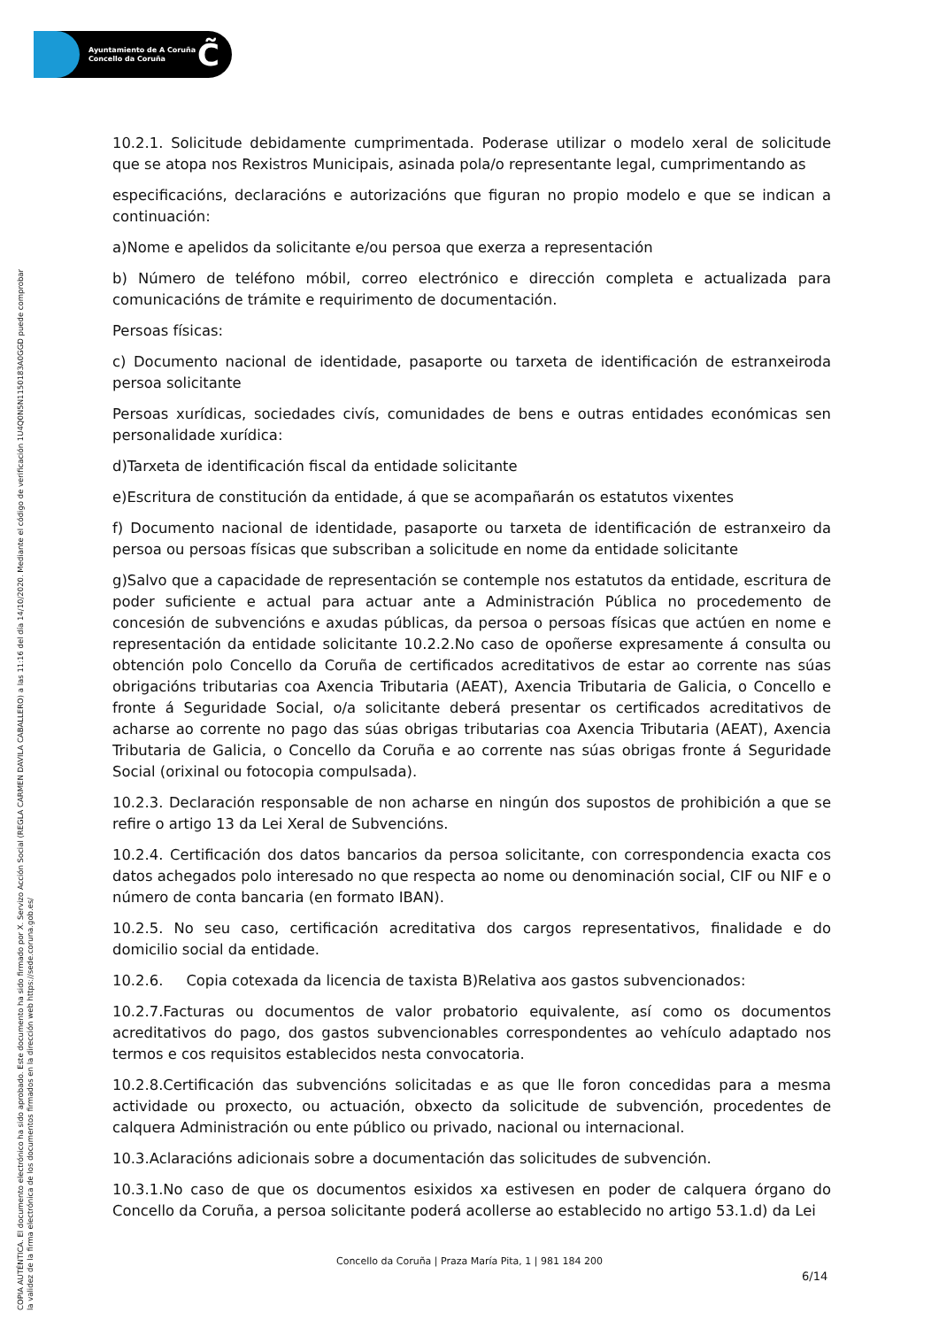Ayuntamiento de A Coruña
Concello da Coruña
C̃
COPIA AUTÉNTICA. El documento electrónico ha sido aprobado. Este documento ha sido firmado por X. Servizo Acción Social (REGLA CARMEN DAVILA CABALLERO) a las 11:16 del día 14/10/2020. Mediante el código de verificación 1U4Q0N5N1150183A0GGD puede comprobar
la validez de la firma electrónica de los documentos firmados en la dirección web https://sede.coruna.gob.es/
10.2.1. Solicitude debidamente cumprimentada. Poderase utilizar o modelo xeral de solicitude que se atopa nos Rexistros Municipais, asinada pola/o representante legal, cumprimentando as
especificacións, declaracións e autorizacións que figuran no propio modelo e que se indican a continuación:
a)Nome e apelidos da solicitante e/ou persoa que exerza a representación
b) Número de teléfono móbil, correo electrónico e dirección completa e actualizada para comunicacións de trámite e requirimento de documentación.
Persoas físicas:
c) Documento nacional de identidade, pasaporte ou tarxeta de identificación de estranxeiroda persoa solicitante
Persoas xurídicas, sociedades civís, comunidades de bens e outras entidades económicas sen personalidade xurídica:
d)Tarxeta de identificación fiscal da entidade solicitante
e)Escritura de constitución da entidade, á que se acompañarán os estatutos vixentes
f) Documento nacional de identidade, pasaporte ou tarxeta de identificación de estranxeiro da persoa ou persoas físicas que subscriban a solicitude en nome da entidade solicitante
g)Salvo que a capacidade de representación se contemple nos estatutos da entidade, escritura de poder suficiente e actual para actuar ante a Administración Pública no procedemento de concesión de subvencións e axudas públicas, da persoa o persoas físicas que actúen en nome e representación da entidade solicitante 10.2.2.No caso de opoñerse expresamente á consulta ou obtención polo Concello da Coruña de certificados acreditativos de estar ao corrente nas súas obrigacións tributarias coa Axencia Tributaria (AEAT), Axencia Tributaria de Galicia, o Concello e fronte á Seguridade Social, o/a solicitante deberá presentar os certificados acreditativos de acharse ao corrente no pago das súas obrigas tributarias coa Axencia Tributaria (AEAT), Axencia Tributaria de Galicia, o Concello da Coruña e ao corrente nas súas obrigas fronte á Seguridade Social (orixinal ou fotocopia compulsada).
10.2.3. Declaración responsable de non acharse en ningún dos supostos de prohibición a que se refire o artigo 13 da Lei Xeral de Subvencións.
10.2.4. Certificación dos datos bancarios da persoa solicitante, con correspondencia exacta cos datos achegados polo interesado no que respecta ao nome ou denominación social, CIF ou NIF e o número de conta bancaria (en formato IBAN).
10.2.5. No seu caso, certificación acreditativa dos cargos representativos, finalidade e do domicilio social da entidade.
10.2.6. Copia cotexada da licencia de taxista B)Relativa aos gastos subvencionados:
10.2.7.Facturas ou documentos de valor probatorio equivalente, así como os documentos acreditativos do pago, dos gastos subvencionables correspondentes ao vehículo adaptado nos termos e cos requisitos establecidos nesta convocatoria.
10.2.8.Certificación das subvencións solicitadas e as que lle foron concedidas para a mesma actividade ou proxecto, ou actuación, obxecto da solicitude de subvención, procedentes de calquera Administración ou ente público ou privado, nacional ou internacional.
10.3.Aclaracións adicionais sobre a documentación das solicitudes de subvención.
10.3.1.No caso de que os documentos esixidos xa estivesen en poder de calquera órgano do Concello da Coruña, a persoa solicitante poderá acollerse ao establecido no artigo 53.1.d) da Lei
Concello da Coruña | Praza María Pita, 1 | 981 184 200
6/14